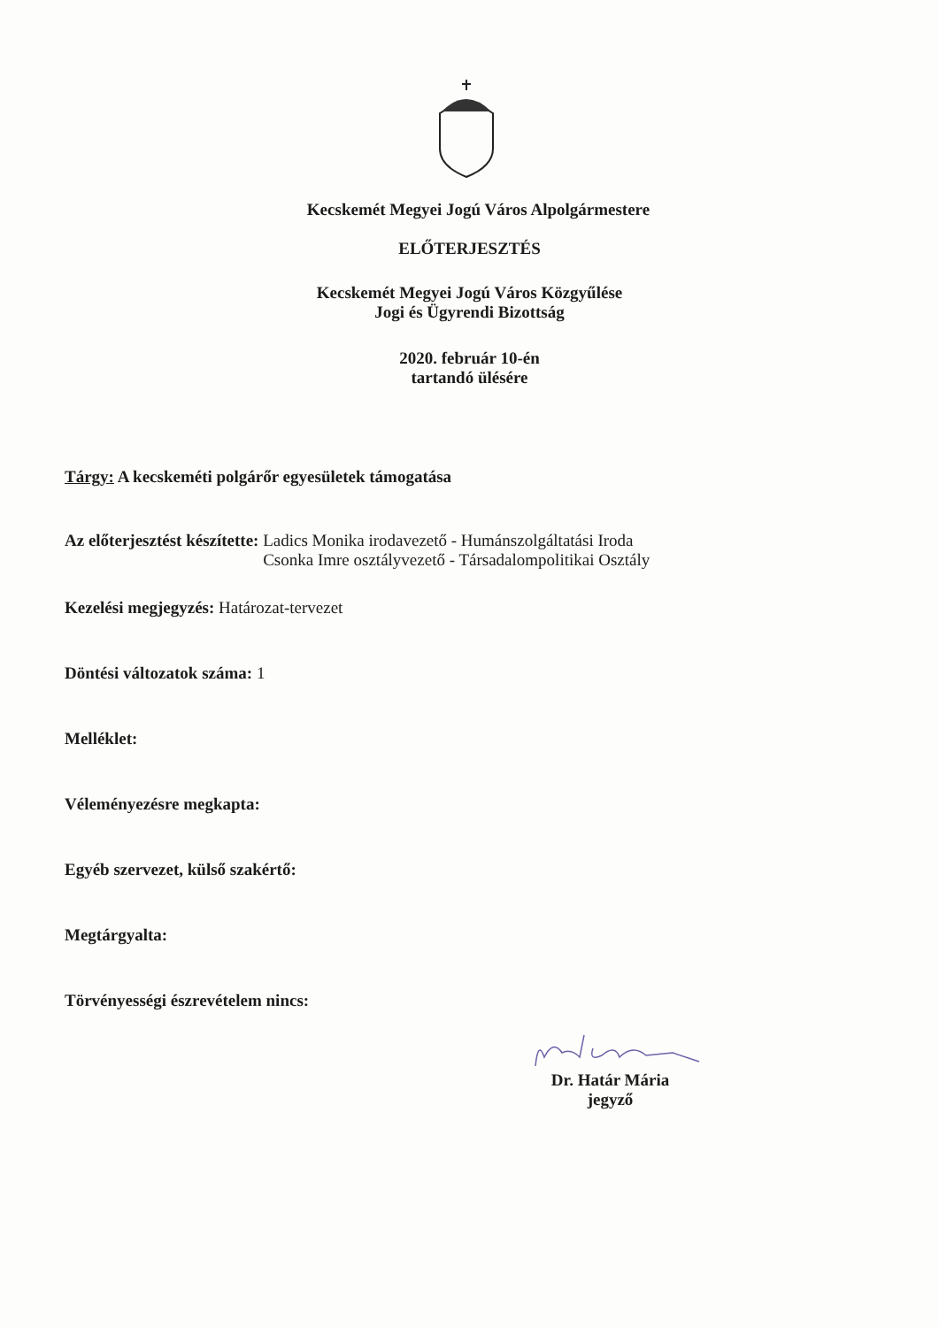Kecskemét Megyei Jogú Város Alpolgármestere
ELŐTERJESZTÉS
Kecskemét Megyei Jogú Város Közgyűlése
Jogi és Ügyrendi Bizottság
2020. február 10-én
tartandó ülésére
Tárgy: A kecskeméti polgárőr egyesületek támogatása
Az előterjesztést készítette: Ladics Monika irodavezető - Humánszolgáltatási Iroda
Csonka Imre osztályvezető - Társadalompolitikai Osztály
Kezelési megjegyzés: Határozat-tervezet
Döntési változatok száma: 1
Melléklet:
Véleményezésre megkapta:
Egyéb szervezet, külső szakértő:
Megtárgyalta:
Törvényességi észrevételem nincs:
Dr. Határ Mária
jegyző